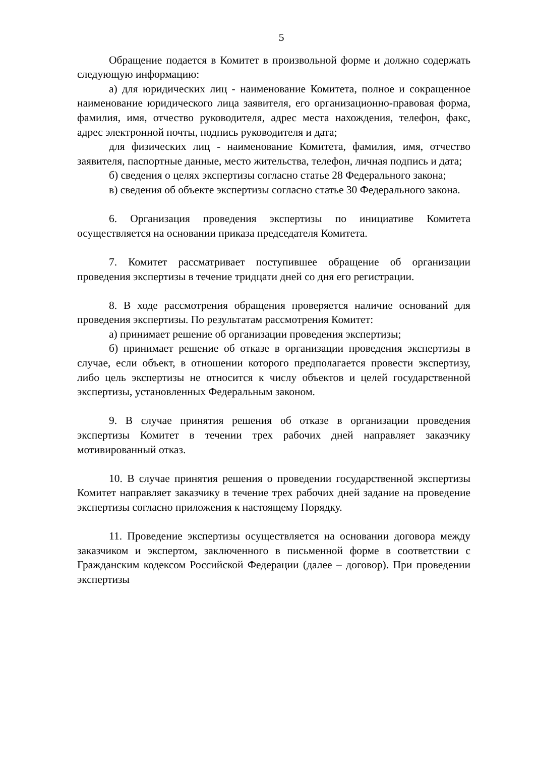5
Обращение подается в Комитет в произвольной форме и должно содержать следующую информацию:
а) для юридических лиц - наименование Комитета, полное и сокращенное наименование юридического лица заявителя, его организационно-правовая форма, фамилия, имя, отчество руководителя, адрес места нахождения, телефон, факс, адрес электронной почты, подпись руководителя и дата;
для физических лиц - наименование Комитета, фамилия, имя, отчество заявителя, паспортные данные, место жительства, телефон, личная подпись и дата;
б) сведения о целях экспертизы согласно статье 28 Федерального закона;
в) сведения об объекте экспертизы согласно статье 30 Федерального закона.
6. Организация проведения экспертизы по инициативе Комитета осуществляется на основании приказа председателя Комитета.
7. Комитет рассматривает поступившее обращение об организации проведения экспертизы в течение тридцати дней со дня его регистрации.
8. В ходе рассмотрения обращения проверяется наличие оснований для проведения экспертизы. По результатам рассмотрения Комитет:
а) принимает решение об организации проведения экспертизы;
б) принимает решение об отказе в организации проведения экспертизы в случае, если объект, в отношении которого предполагается провести экспертизу, либо цель экспертизы не относится к числу объектов и целей государственной экспертизы, установленных Федеральным законом.
9. В случае принятия решения об отказе в организации проведения экспертизы Комитет в течении трех рабочих дней направляет заказчику мотивированный отказ.
10. В случае принятия решения о проведении государственной экспертизы Комитет направляет заказчику в течение трех рабочих дней задание на проведение экспертизы согласно приложения к настоящему Порядку.
11. Проведение экспертизы осуществляется на основании договора между заказчиком и экспертом, заключенного в письменной форме в соответствии с Гражданским кодексом Российской Федерации (далее – договор). При проведении экспертизы